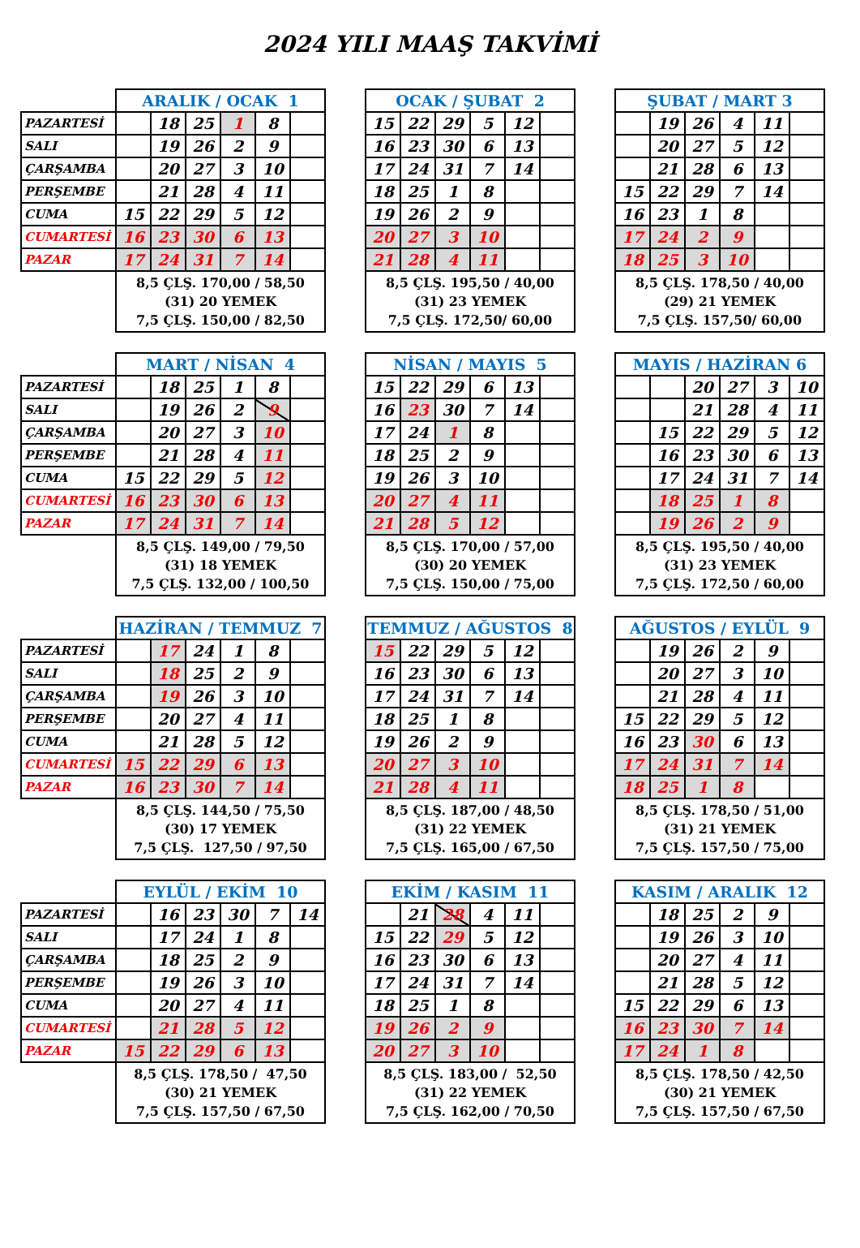2024 YILI MAAŞ TAKVİMİ
| | ARALIK / OCAK 1 | | | | | | | OCAK / ŞUBAT 2 | | | | | | | ŞUBAT / MART 3 | | | | | |
| PAZARTESİ | | 18 | 25 | 1 | 8 | | | 15 | 22 | 29 | 5 | 12 | | | | 19 | 26 | 4 | 11 | |
| SALI | | 19 | 26 | 2 | 9 | | | 16 | 23 | 30 | 6 | 13 | | | | 20 | 27 | 5 | 12 | |
| ÇARŞAMBA | | 20 | 27 | 3 | 10 | | | 17 | 24 | 31 | 7 | 14 | | | | 21 | 28 | 6 | 13 | |
| PERŞEMBE | | 21 | 28 | 4 | 11 | | | 18 | 25 | 1 | 8 | | | | 15 | 22 | 29 | 7 | 14 | |
| CUMA | 15 | 22 | 29 | 5 | 12 | | | 19 | 26 | 2 | 9 | | | | 16 | 23 | 1 | 8 | | |
| CUMARTESİ | 16 | 23 | 30 | 6 | 13 | | | 20 | 27 | 3 | 10 | | | | 17 | 24 | 2 | 9 | | |
| PAZAR | 17 | 24 | 31 | 7 | 14 | | | 21 | 28 | 4 | 11 | | | | 18 | 25 | 3 | 10 | | |
| | 8,5 ÇLŞ. 170,00 / 58,50 (31) 20 YEMEK 7,5 ÇLŞ. 150,00 / 82,50 | | | | | | | 8,5 ÇLŞ. 195,50 / 40,00 (31) 23 YEMEK 7,5 ÇLŞ. 172,50/ 60,00 | | | | | | | 8,5 ÇLŞ. 178,50 / 40,00 (29) 21 YEMEK 7,5 ÇLŞ. 157,50/ 60,00 | | | | | |
| | MART / NİSAN 4 | | | | | | | NİSAN / MAYIS 5 | | | | | | | MAYIS / HAZİRAN 6 | | | | | |
| PAZARTESİ | | 18 | 25 | 1 | 8 | | | 15 | 22 | 29 | 6 | 13 | | | | | 20 | 27 | 3 | 10 |
| SALI | | 19 | 26 | 2 | 9 | | | 16 | 23 | 30 | 7 | 14 | | | | | 21 | 28 | 4 | 11 |
| ÇARŞAMBA | | 20 | 27 | 3 | 10 | | | 17 | 24 | 1 | 8 | | | | | 15 | 22 | 29 | 5 | 12 |
| PERŞEMBE | | 21 | 28 | 4 | 11 | | | 18 | 25 | 2 | 9 | | | | | 16 | 23 | 30 | 6 | 13 |
| CUMA | 15 | 22 | 29 | 5 | 12 | | | 19 | 26 | 3 | 10 | | | | | 17 | 24 | 31 | 7 | 14 |
| CUMARTESİ | 16 | 23 | 30 | 6 | 13 | | | 20 | 27 | 4 | 11 | | | | | 18 | 25 | 1 | 8 | |
| PAZAR | 17 | 24 | 31 | 7 | 14 | | | 21 | 28 | 5 | 12 | | | | | 19 | 26 | 2 | 9 | |
| | 8,5 ÇLŞ. 149,00 / 79,50 (31) 18 YEMEK 7,5 ÇLŞ. 132,00 / 100,50 | | | | | | | 8,5 ÇLŞ. 170,00 / 57,00 (30) 20 YEMEK 7,5 ÇLŞ. 150,00 / 75,00 | | | | | | | 8,5 ÇLŞ. 195,50 / 40,00 (31) 23 YEMEK 7,5 ÇLŞ. 172,50 / 60,00 | | | | | |
| | HAZİRAN / TEMMUZ 7 | | | | | | | TEMMUZ / AĞUSTOS 8 | | | | | | | AĞUSTOS / EYLÜL 9 | | | | | |
| PAZARTESİ | | 17 | 24 | 1 | 8 | | | 15 | 22 | 29 | 5 | 12 | | | | 19 | 26 | 2 | 9 | |
| SALI | | 18 | 25 | 2 | 9 | | | 16 | 23 | 30 | 6 | 13 | | | | 20 | 27 | 3 | 10 | |
| ÇARŞAMBA | | 19 | 26 | 3 | 10 | | | 17 | 24 | 31 | 7 | 14 | | | | 21 | 28 | 4 | 11 | |
| PERŞEMBE | | 20 | 27 | 4 | 11 | | | 18 | 25 | 1 | 8 | | | | 15 | 22 | 29 | 5 | 12 | |
| CUMA | | 21 | 28 | 5 | 12 | | | 19 | 26 | 2 | 9 | | | | 16 | 23 | 30 | 6 | 13 | |
| CUMARTESİ | 15 | 22 | 29 | 6 | 13 | | | 20 | 27 | 3 | 10 | | | | 17 | 24 | 31 | 7 | 14 | |
| PAZAR | 16 | 23 | 30 | 7 | 14 | | | 21 | 28 | 4 | 11 | | | | 18 | 25 | 1 | 8 | | |
| | 8,5 ÇLŞ. 144,50 / 75,50 (30) 17 YEMEK 7,5 ÇLŞ. 127,50 / 97,50 | | | | | | | 8,5 ÇLŞ. 187,00 / 48,50 (31) 22 YEMEK 7,5 ÇLŞ. 165,00 / 67,50 | | | | | | | 8,5 ÇLŞ. 178,50 / 51,00 (31) 21 YEMEK 7,5 ÇLŞ. 157,50 / 75,00 | | | | | |
| | EYLÜL / EKİM 10 | | | | | | | EKİM / KASIM 11 | | | | | | | KASIM / ARALIK 12 | | | | | |
| PAZARTESİ | | 16 | 23 | 30 | 7 | 14 | | | 21 | 28 | 4 | 11 | | | | 18 | 25 | 2 | 9 | |
| SALI | | 17 | 24 | 1 | 8 | | | 15 | 22 | 29 | 5 | 12 | | | | 19 | 26 | 3 | 10 | |
| ÇARŞAMBA | | 18 | 25 | 2 | 9 | | | 16 | 23 | 30 | 6 | 13 | | | | 20 | 27 | 4 | 11 | |
| PERŞEMBE | | 19 | 26 | 3 | 10 | | | 17 | 24 | 31 | 7 | 14 | | | | 21 | 28 | 5 | 12 | |
| CUMA | | 20 | 27 | 4 | 11 | | | 18 | 25 | 1 | 8 | | | | 15 | 22 | 29 | 6 | 13 | |
| CUMARTESİ | | 21 | 28 | 5 | 12 | | | 19 | 26 | 2 | 9 | | | | 16 | 23 | 30 | 7 | 14 | |
| PAZAR | 15 | 22 | 29 | 6 | 13 | | | 20 | 27 | 3 | 10 | | | | 17 | 24 | 1 | 8 | | |
| | 8,5 ÇLŞ. 178,50 / 47,50 (30) 21 YEMEK 7,5 ÇLŞ. 157,50 / 67,50 | | | | | | | 8,5 ÇLŞ. 183,00 / 52,50 (31) 22 YEMEK 7,5 ÇLŞ. 162,00 / 70,50 | | | | | | | 8,5 ÇLŞ. 178,50 / 42,50 (30) 21 YEMEK 7,5 ÇLŞ. 157,50 / 67,50 | | | | | |